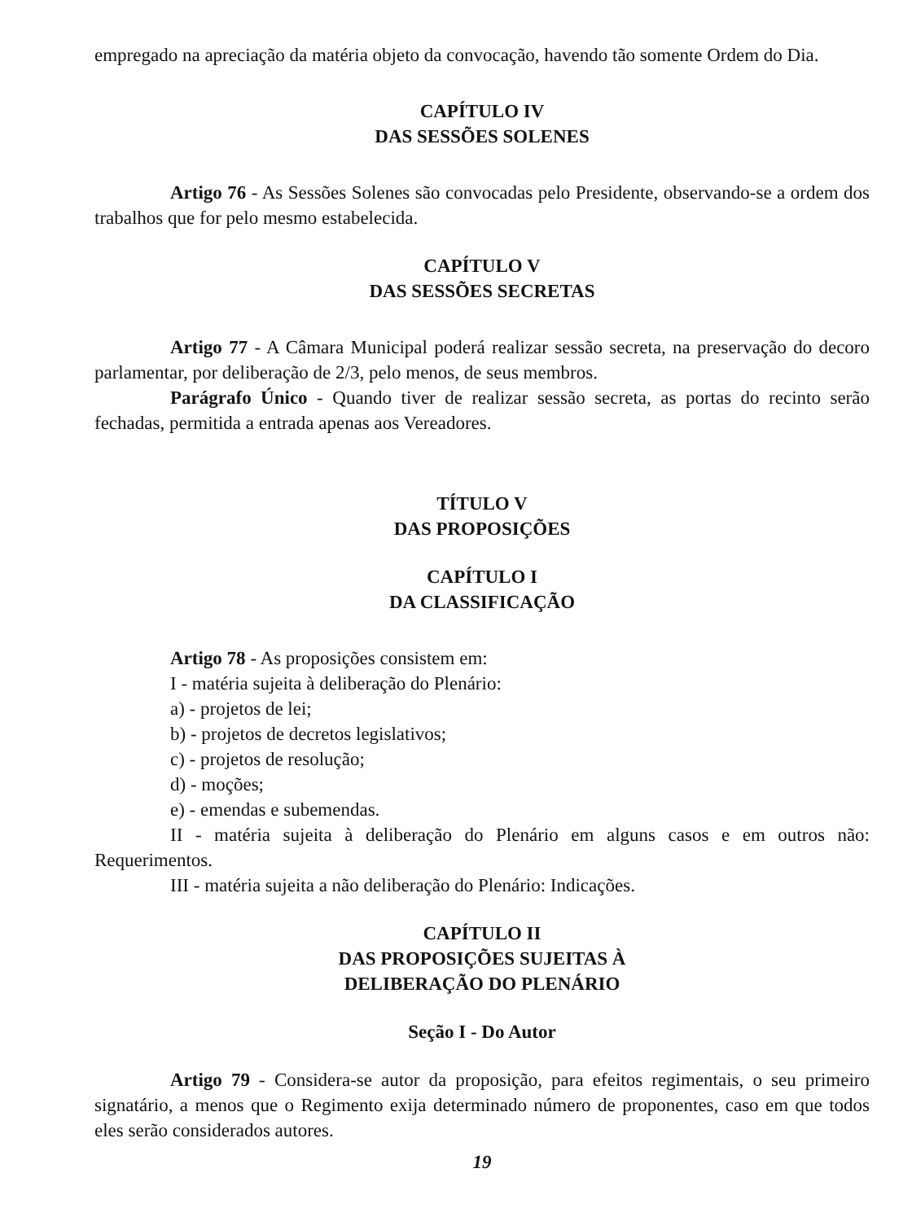empregado na apreciação da matéria objeto da convocação, havendo tão somente Ordem do Dia.
CAPÍTULO IV
DAS SESSÕES SOLENES
Artigo 76 - As Sessões Solenes são convocadas pelo Presidente, observando-se a ordem dos trabalhos que for pelo mesmo estabelecida.
CAPÍTULO V
DAS SESSÕES SECRETAS
Artigo 77 - A Câmara Municipal poderá realizar sessão secreta, na preservação do decoro parlamentar, por deliberação de 2/3, pelo menos, de seus membros.
Parágrafo Único - Quando tiver de realizar sessão secreta, as portas do recinto serão fechadas, permitida a entrada apenas aos Vereadores.
TÍTULO V
DAS PROPOSIÇÕES
CAPÍTULO I
DA CLASSIFICAÇÃO
Artigo 78 - As proposições consistem em:
I - matéria sujeita à deliberação do Plenário:
a) - projetos de lei;
b) - projetos de decretos legislativos;
c) - projetos de resolução;
d) - moções;
e) - emendas e subemendas.
II - matéria sujeita à deliberação do Plenário em alguns casos e em outros não: Requerimentos.
III - matéria sujeita a não deliberação do Plenário: Indicações.
CAPÍTULO II
DAS PROPOSIÇÕES SUJEITAS À
DELIBERAÇÃO DO PLENÁRIO
Seção I - Do Autor
Artigo 79 - Considera-se autor da proposição, para efeitos regimentais, o seu primeiro signatário, a menos que o Regimento exija determinado número de proponentes, caso em que todos eles serão considerados autores.
19